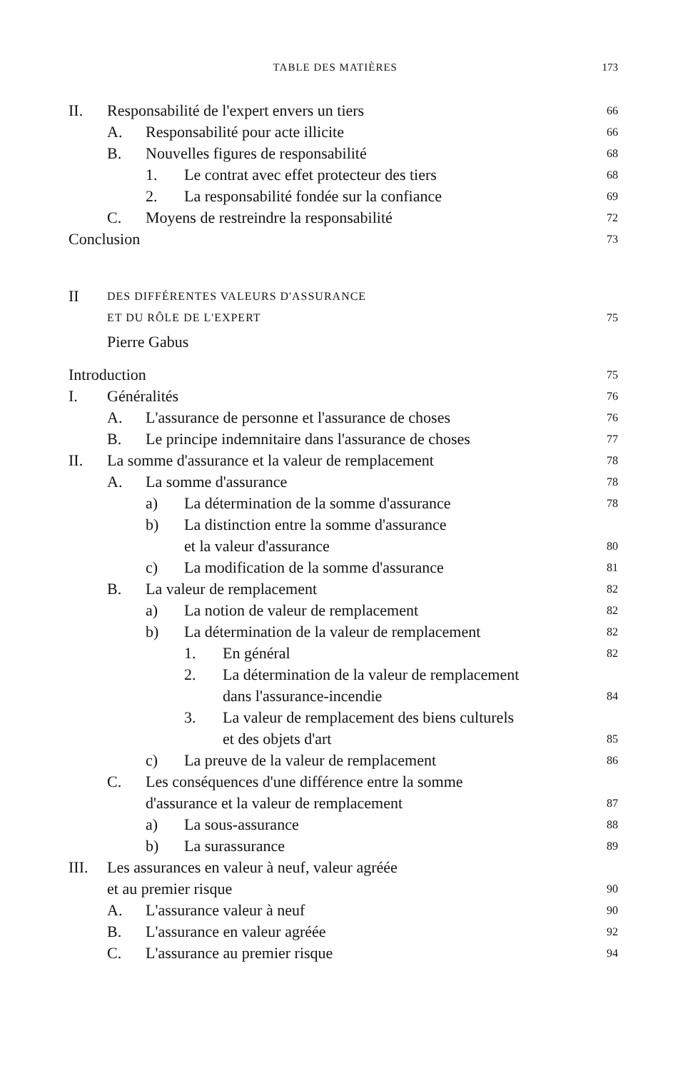TABLE DES MATIÈRES 173
II. Responsabilité de l'expert envers un tiers 66
A. Responsabilité pour acte illicite 66
B. Nouvelles figures de responsabilité 68
1. Le contrat avec effet protecteur des tiers 68
2. La responsabilité fondée sur la confiance 69
C. Moyens de restreindre la responsabilité 72
Conclusion 73
II DES DIFFÉRENTES VALEURS D'ASSURANCE
ET DU RÔLE DE L'EXPERT 75
Pierre Gabus
Introduction 75
I. Généralités 76
A. L'assurance de personne et l'assurance de choses 76
B. Le principe indemnitaire dans l'assurance de choses 77
II. La somme d'assurance et la valeur de remplacement 78
A. La somme d'assurance 78
a) La détermination de la somme d'assurance 78
b) La distinction entre la somme d'assurance
et la valeur d'assurance 80
c) La modification de la somme d'assurance 81
B. La valeur de remplacement 82
a) La notion de valeur de remplacement 82
b) La détermination de la valeur de remplacement 82
1. En général 82
2. La détermination de la valeur de remplacement
dans l'assurance-incendie 84
3. La valeur de remplacement des biens culturels
et des objets d'art 85
c) La preuve de la valeur de remplacement 86
C. Les conséquences d'une différence entre la somme
d'assurance et la valeur de remplacement 87
a) La sous-assurance 88
b) La surassurance 89
III. Les assurances en valeur à neuf, valeur agréée
et au premier risque 90
A. L'assurance valeur à neuf 90
B. L'assurance en valeur agréée 92
C. L'assurance au premier risque 94